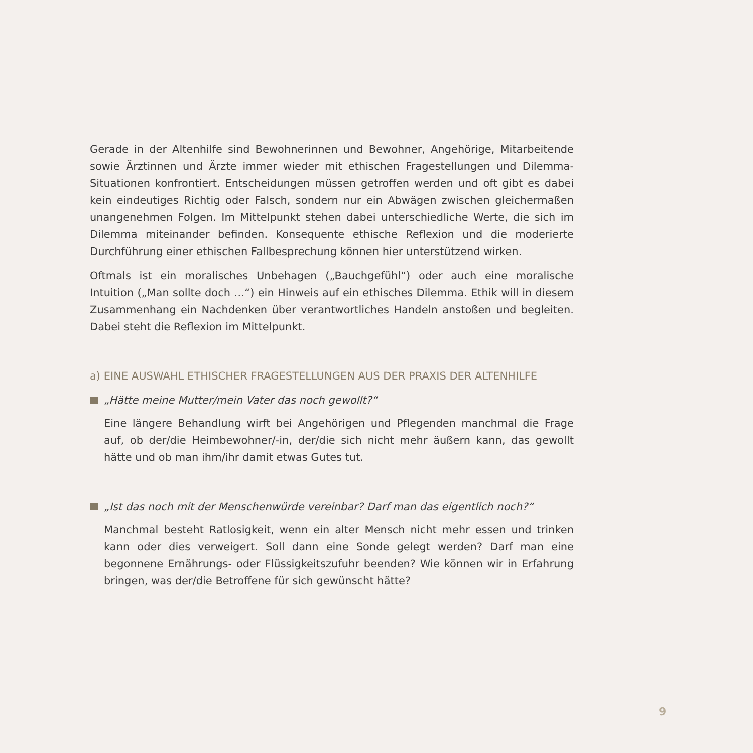Gerade in der Altenhilfe sind Bewohnerinnen und Bewohner, Angehörige, Mitarbeitende sowie Ärztinnen und Ärzte immer wieder mit ethischen Fragestellungen und Dilemma-Situationen konfrontiert. Entscheidungen müssen getroffen werden und oft gibt es dabei kein eindeutiges Richtig oder Falsch, sondern nur ein Abwägen zwischen gleichermaßen unangenehmen Folgen. Im Mittelpunkt stehen dabei unterschiedliche Werte, die sich im Dilemma miteinander befinden. Konsequente ethische Reflexion und die moderierte Durchführung einer ethischen Fallbesprechung können hier unterstützend wirken.
Oftmals ist ein moralisches Unbehagen („Bauchgefühl“) oder auch eine moralische Intuition („Man sollte doch …“) ein Hinweis auf ein ethisches Dilemma. Ethik will in diesem Zusammenhang ein Nachdenken über verantwortliches Handeln anstoßen und begleiten. Dabei steht die Reflexion im Mittelpunkt.
a) EINE AUSWAHL ETHISCHER FRAGESTELLUNGEN AUS DER PRAXIS DER ALTENHILFE
„Hätte meine Mutter/mein Vater das noch gewollt?“
Eine längere Behandlung wirft bei Angehörigen und Pflegenden manchmal die Frage auf, ob der/die Heimbewohner/-in, der/die sich nicht mehr äußern kann, das gewollt hätte und ob man ihm/ihr damit etwas Gutes tut.
„Ist das noch mit der Menschenwürde vereinbar? Darf man das eigentlich noch?“
Manchmal besteht Ratlosigkeit, wenn ein alter Mensch nicht mehr essen und trinken kann oder dies verweigert. Soll dann eine Sonde gelegt werden? Darf man eine begonnene Ernährungs- oder Flüssigkeitszufuhr beenden? Wie können wir in Erfahrung bringen, was der/die Betroffene für sich gewünscht hätte?
9